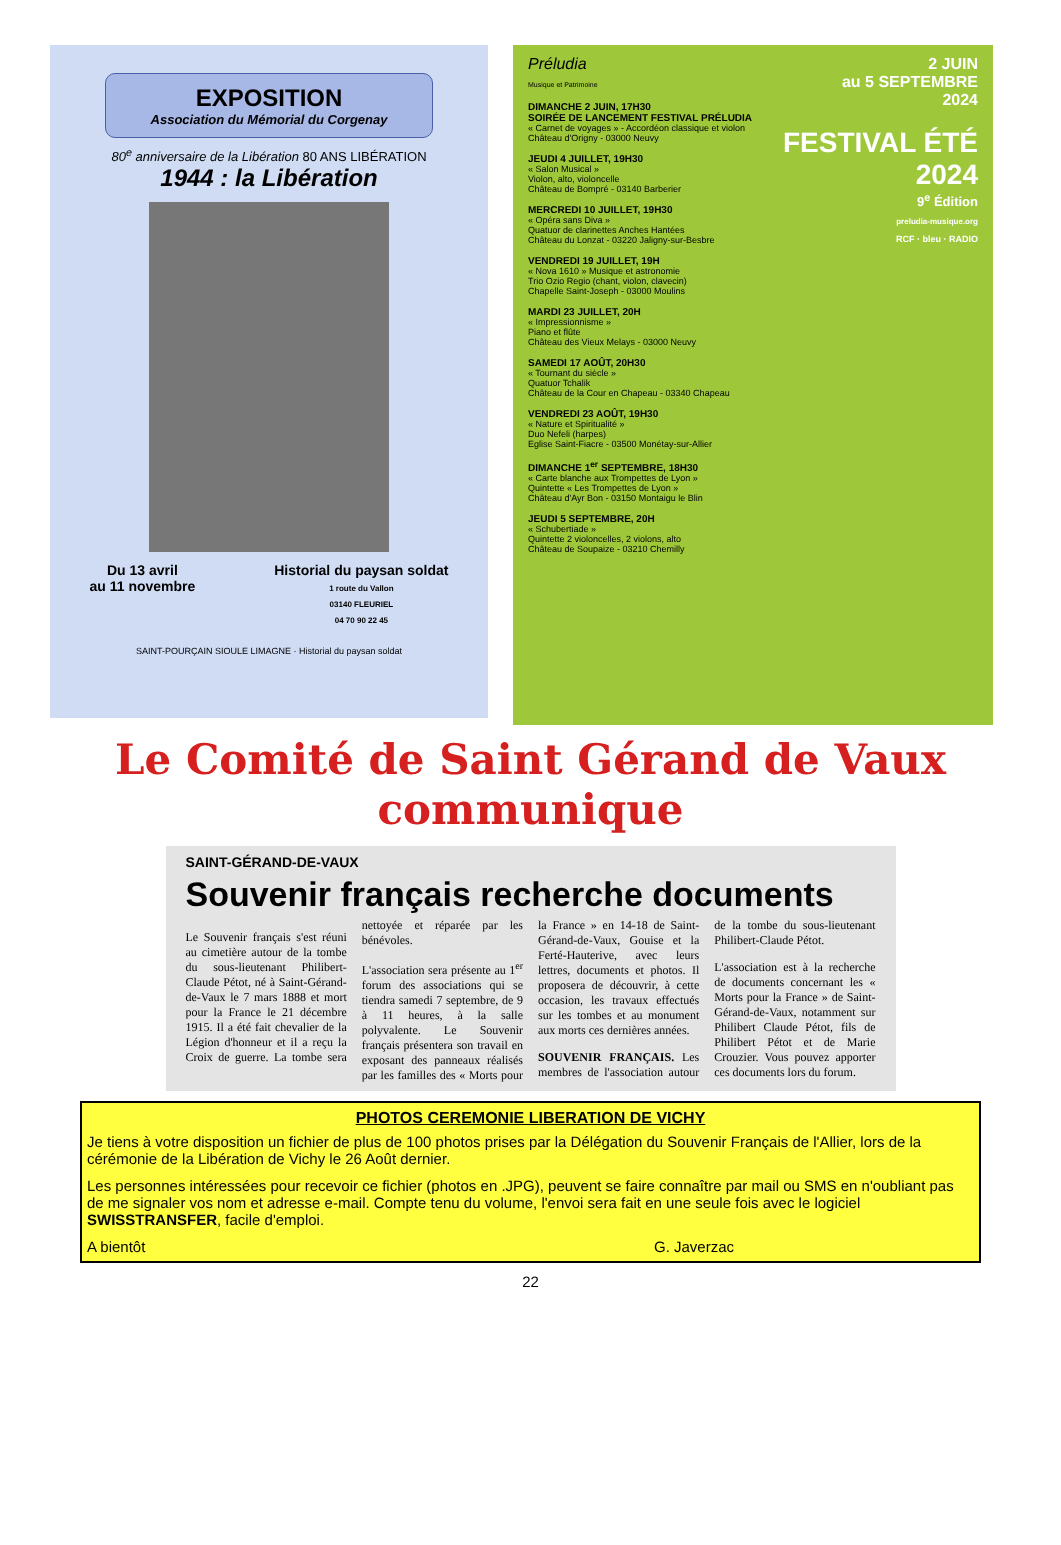EXPOSITION
Association du Mémorial du Corgenay
80<sup>e</sup> anniversaire de la Libération 80 ANS LIBÉRATION
1944 : la Libération
Du 13 avril
au 11 novembre
Historial du paysan soldat
1 route du Vallon
03140 FLEURIEL
04 70 90 22 45
SAINT-POURÇAIN SIOULE LIMAGNE · Historial du paysan soldat
Préludia
Musique et Patrimoine
DIMANCHE 2 JUIN, 17H30
SOIRÉE DE LANCEMENT FESTIVAL PRÉLUDIA
« Carnet de voyages » - Accordéon classique et violon
Château d'Origny - 03000 Neuvy
JEUDI 4 JUILLET, 19H30
« Salon Musical »
Violon, alto, violoncelle
Château de Bompré - 03140 Barberier
MERCREDI 10 JUILLET, 19H30
« Opéra sans Diva »
Quatuor de clarinettes Anches Hantées
Château du Lonzat - 03220 Jaligny-sur-Besbre
VENDREDI 19 JUILLET, 19H
« Nova 1610 » Musique et astronomie
Trio Ozio Regio (chant, violon, clavecin)
Chapelle Saint-Joseph - 03000 Moulins
MARDI 23 JUILLET, 20H
« Impressionnisme »
Piano et flûte
Château des Vieux Melays - 03000 Neuvy
SAMEDI 17 AOÛT, 20H30
« Tournant du siècle »
Quatuor Tchalik
Château de la Cour en Chapeau - 03340 Chapeau
VENDREDI 23 AOÛT, 19H30
« Nature et Spiritualité »
Duo Nefeli (harpes)
Eglise Saint-Fiacre - 03500 Monétay-sur-Allier
DIMANCHE 1<sup>er</sup> SEPTEMBRE, 18H30
« Carte blanche aux Trompettes de Lyon »
Quintette « Les Trompettes de Lyon »
Château d'Ayr Bon - 03150 Montaigu le Blin
JEUDI 5 SEPTEMBRE, 20H
« Schubertiade »
Quintette 2 violoncelles, 2 violons, alto
Château de Soupaize - 03210 Chemilly
2 JUIN
au 5 SEPTEMBRE
2024
FESTIVAL ÉTÉ 2024
9<sup>e</sup> Édition
preludia-musique.org
RCF · bleu · RADIO
Le Comité de Saint Gérand de Vaux
communique
SAINT-GÉRAND-DE-VAUX
Souvenir français recherche documents
Le Souvenir français s'est réuni au cimetière autour de la tombe du sous-lieutenant Philibert-Claude Pétot, né à Saint-Gérand-de-Vaux le 7 mars 1888 et mort pour la France le 21 décembre 1915. Il a été fait chevalier de la Légion d'honneur et il a reçu la Croix de guerre. La tombe sera nettoyée et réparée par les bénévoles.
L'association sera présente au 1<sup>er</sup> forum des associations qui se tiendra samedi 7 septembre, de 9 à 11 heures, à la salle polyvalente. Le Souvenir français présentera son travail en exposant des panneaux réalisés par les familles des « Morts pour la France » en 14-18 de Saint-Gérand-de-Vaux, Gouise et la Ferté-Hauterive, avec leurs lettres, documents et photos. Il proposera de découvrir, à cette occasion, les travaux effectués sur les tombes et au monument aux morts ces dernières années.
SOUVENIR FRANÇAIS. Les membres de l'association autour de la tombe du sous-lieutenant Philibert-Claude Pétot.
L'association est à la recherche de documents concernant les « Morts pour la France » de Saint-Gérand-de-Vaux, notamment sur Philibert Claude Pétot, fils de Philibert Pétot et de Marie Crouzier. Vous pouvez apporter ces documents lors du forum.
PHOTOS CEREMONIE LIBERATION DE VICHY
Je tiens à votre disposition un fichier de plus de 100 photos prises par la Délégation du Souvenir Français de l'Allier, lors de la cérémonie de la Libération de Vichy le 26 Août dernier.
Les personnes intéressées pour recevoir ce fichier (photos en .JPG), peuvent se faire connaître par mail ou SMS en n'oubliant pas de me signaler vos nom et adresse e-mail. Compte tenu du volume, l'envoi sera fait en une seule fois avec le logiciel SWISSTRANSFER, facile d'emploi.
A bientôt G. Javerzac
22